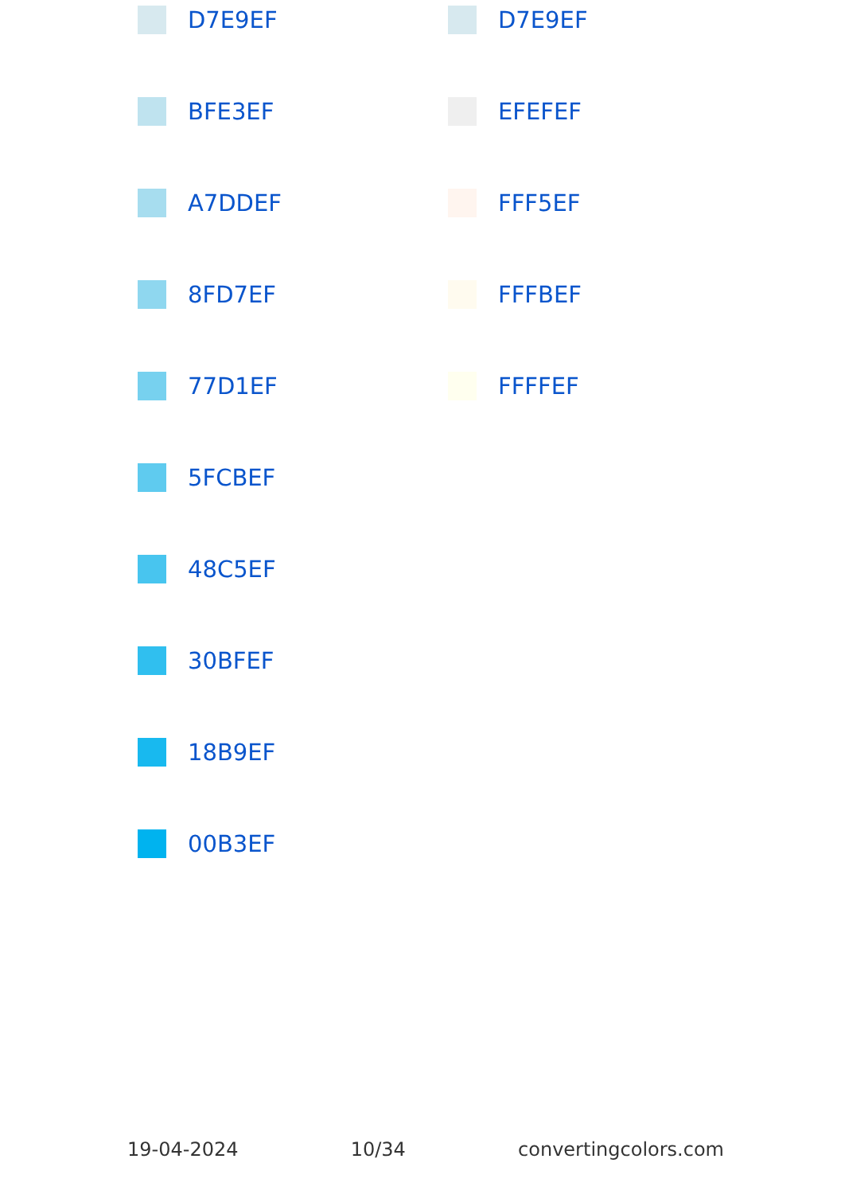D7E9EF
BFE3EF
A7DDEF
8FD7EF
77D1EF
5FCBEF
48C5EF
30BFEF
18B9EF
00B3EF
D7E9EF
EFEFEF
FFF5EF
FFFBEF
FFFFEF
19-04-2024 10/34 convertingcolors.com